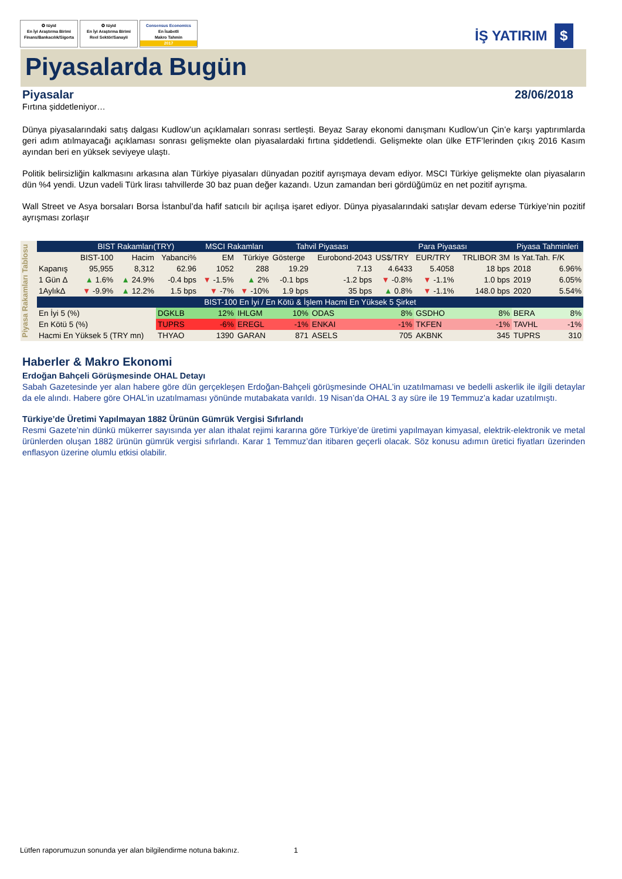✪ tüyid
En İyi Araştırma Birimi
Finans/Bankacılık/Sigorta
✪ tüyid
En İyi Araştırma Birimi
Reel Sektör/Sanayii
Consensus Economics
En İsabetli
Makro Tahmin
2017
İŞ YATIRIM $
Piyasalarda Bugün
Piyasalar 28/06/2018
Fırtına şiddetleniyor…
Dünya piyasalarındaki satış dalgası Kudlow’un açıklamaları sonrası sertleşti. Beyaz Saray ekonomi danışmanı Kudlow’un Çin’e karşı yaptırımlarda geri adım atılmayacağı açıklaması sonrası gelişmekte olan piyasalardaki fırtına şiddetlendi. Gelişmekte olan ülke ETF’lerinden çıkış 2016 Kasım ayından beri en yüksek seviyeye ulaştı.
Politik belirsizliğin kalkmasını arkasına alan Türkiye piyasaları dünyadan pozitif ayrışmaya devam ediyor. MSCI Türkiye gelişmekte olan piyasaların dün %4 yendi. Uzun vadeli Türk lirası tahvillerde 30 baz puan değer kazandı. Uzun zamandan beri gördüğümüz en net pozitif ayrışma.
Wall Street ve Asya borsaları Borsa İstanbul’da hafif satıcılı bir açılışa işaret ediyor. Dünya piyasalarındaki satışlar devam ederse Türkiye’nin pozitif ayrışması zorlaşır
Piyasa Rakamları Tablosu
| | BIST Rakamları(TRY) | | | MSCI Rakamları | | Tahvil Piyasası | | Para Piyasası | | | Piyasa Tahminleri | |
| --- | --- | --- | --- | --- | --- | --- | --- | --- | --- | --- | --- | --- |
| | BIST-100 | Hacim | Yabanci% | EM | Türkiye | Gösterge | Eurobond-2043 | US$/TRY | EUR/TRY | TRLIBOR 3M | Is Yat.Tah. F/K | |
| Kapanış | 95,955 | 8,312 | 62.96 | 1052 | 288 | 19.29 | 7.13 | 4.6433 | 5.4058 | 18 bps | 2018 | 6.96% |
| 1 Gün Δ | ▲ 1.6% | ▲ 24.9% | -0.4 bps | ▼ -1.5% | ▲ 2% | -0.1 bps | -1.2 bps | ▼ -0.8% | ▼ -1.1% | 1.0 bps | 2019 | 6.05% |
| 1AylıkΔ | ▼ -9.9% | ▲ 12.2% | 1.5 bps | ▼ -7% | ▼ -10% | 1.9 bps | 35 bps | ▲ 0.8% | ▼ -1.1% | 148.0 bps | 2020 | 5.54% |
| BIST-100 En İyi / En Kötü & İşlem Hacmi En Yüksek 5 Şirket | | | | | | | | | | | | |
| En İyi 5 (%) | | | DGKLB | 12% | IHLGM | 10% | ODAS | 8% | GSDHO | 8% | BERA | 8% |
| En Kötü 5 (%) | | | TUPRS | -6% | EREGL | -1% | ENKAI | -1% | TKFEN | -1% | TAVHL | -1% |
| Hacmi En Yüksek 5 (TRY mn) | | | THYAO | 1390 | GARAN | 871 | ASELS | 705 | AKBNK | 345 | TUPRS | 310 |
Haberler & Makro Ekonomi
Erdoğan Bahçeli Görüşmesinde OHAL Detayı
Sabah Gazetesinde yer alan habere göre dün gerçekleşen Erdoğan-Bahçeli görüşmesinde OHAL’in uzatılmaması ve bedelli askerlik ile ilgili detaylar da ele alındı. Habere göre OHAL’in uzatılmaması yönünde mutabakata varıldı. 19 Nisan’da OHAL 3 ay süre ile 19 Temmuz’a kadar uzatılmıştı.
Türkiye’de Üretimi Yapılmayan 1882 Ürünün Gümrük Vergisi Sıfırlandı
Resmi Gazete’nin dünkü mükerrer sayısında yer alan ithalat rejimi kararına göre Türkiye’de üretimi yapılmayan kimyasal, elektrik-elektronik ve metal ürünlerden oluşan 1882 ürünün gümrük vergisi sıfırlandı. Karar 1 Temmuz’dan itibaren geçerli olacak. Söz konusu adımın üretici fiyatları üzerinden enflasyon üzerine olumlu etkisi olabilir.
Lütfen raporumuzun sonunda yer alan bilgilendirme notuna bakınız. 1